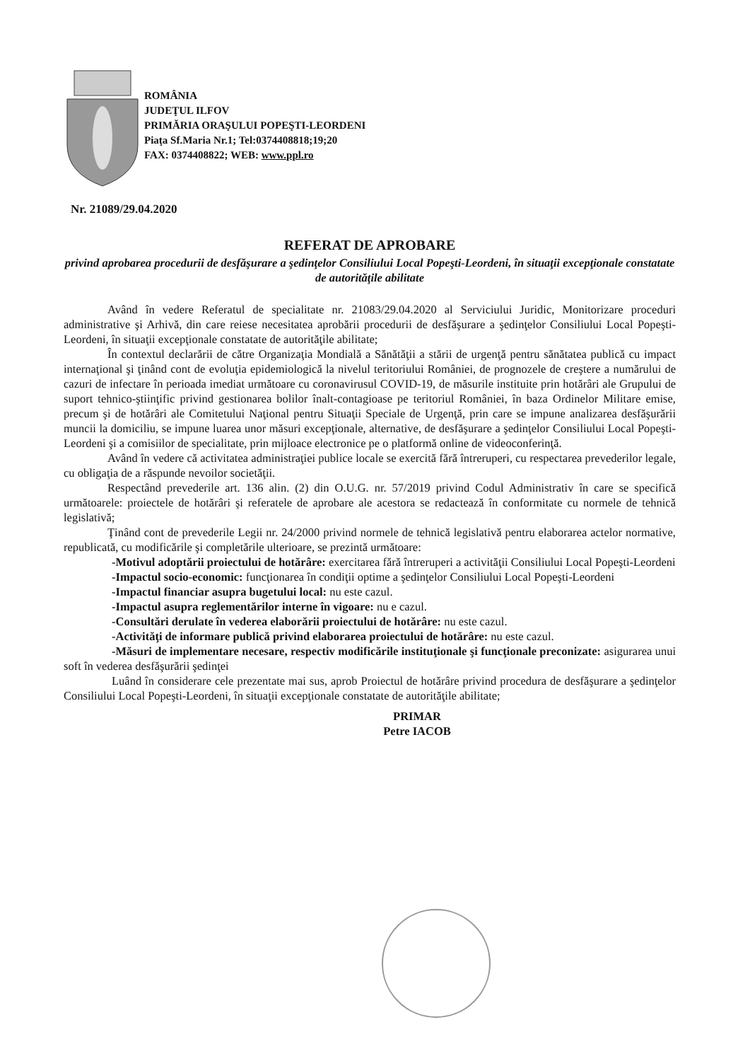ROMÂNIA
JUDEŢUL ILFOV
PRIMĂRIA ORAŞULUI POPEŞTI-LEORDENI
Piaţa Sf.Maria Nr.1; Tel:0374408818;19;20
FAX: 0374408822; WEB: www.ppl.ro
Nr. 21089/29.04.2020
REFERAT DE APROBARE
privind aprobarea procedurii de desfăşurare a şedinţelor Consiliului Local Popeşti-Leordeni, în situaţii excepţionale constatate de autorităţile abilitate
Având în vedere Referatul de specialitate nr. 21083/29.04.2020 al Serviciului Juridic, Monitorizare proceduri administrative şi Arhivă, din care reiese necesitatea aprobării procedurii de desfăşurare a şedinţelor Consiliului Local Popeşti-Leordeni, în situaţii excepţionale constatate de autorităţile abilitate;
În contextul declarării de către Organizaţia Mondială a Sănătăţii a stării de urgenţă pentru sănătatea publică cu impact internaţional şi ţinând cont de evoluţia epidemiologică la nivelul teritoriului României, de prognozele de creştere a numărului de cazuri de infectare în perioada imediat următoare cu coronavirusul COVID-19, de măsurile instituite prin hotărâri ale Grupului de suport tehnico-ştiinţific privind gestionarea bolilor înalt-contagioase pe teritoriul României, în baza Ordinelor Militare emise, precum şi de hotărâri ale Comitetului Naţional pentru Situaţii Speciale de Urgenţă, prin care se impune analizarea desfăşurării muncii la domiciliu, se impune luarea unor măsuri excepţionale, alternative, de desfăşurare a şedinţelor Consiliului Local Popeşti-Leordeni şi a comisiilor de specialitate, prin mijloace electronice pe o platformă online de videoconferinţă.
Având în vedere că activitatea administraţiei publice locale se exercită fără întreruperi, cu respectarea prevederilor legale, cu obligaţia de a răspunde nevoilor societăţii.
Respectând prevederile art. 136 alin. (2) din O.U.G. nr. 57/2019 privind Codul Administrativ în care se specifică următoarele: proiectele de hotărâri şi referatele de aprobare ale acestora se redactează în conformitate cu normele de tehnică legislativă;
Ţinând cont de prevederile Legii nr. 24/2000 privind normele de tehnică legislativă pentru elaborarea actelor normative, republicată, cu modificările şi completările ulterioare, se prezintă următoare:
-Motivul adoptării proiectului de hotărâre: exercitarea fără întreruperi a activităţii Consiliului Local Popeşti-Leordeni
-Impactul socio-economic: funcţionarea în condiţii optime a şedinţelor Consiliului Local Popeşti-Leordeni
-Impactul financiar asupra bugetului local: nu este cazul.
-Impactul asupra reglementărilor interne în vigoare: nu e cazul.
-Consultări derulate în vederea elaborării proiectului de hotărâre: nu este cazul.
-Activităţi de informare publică privind elaborarea proiectului de hotărâre: nu este cazul.
-Măsuri de implementare necesare, respectiv modificările instituţionale şi funcţionale preconizate: asigurarea unui soft în vederea desfăşurării şedinţei
Luând în considerare cele prezentate mai sus, aprob Proiectul de hotărâre privind procedura de desfăşurare a şedinţelor Consiliului Local Popeşti-Leordeni, în situaţii excepţionale constatate de autorităţile abilitate;
PRIMAR
Petre IACOB